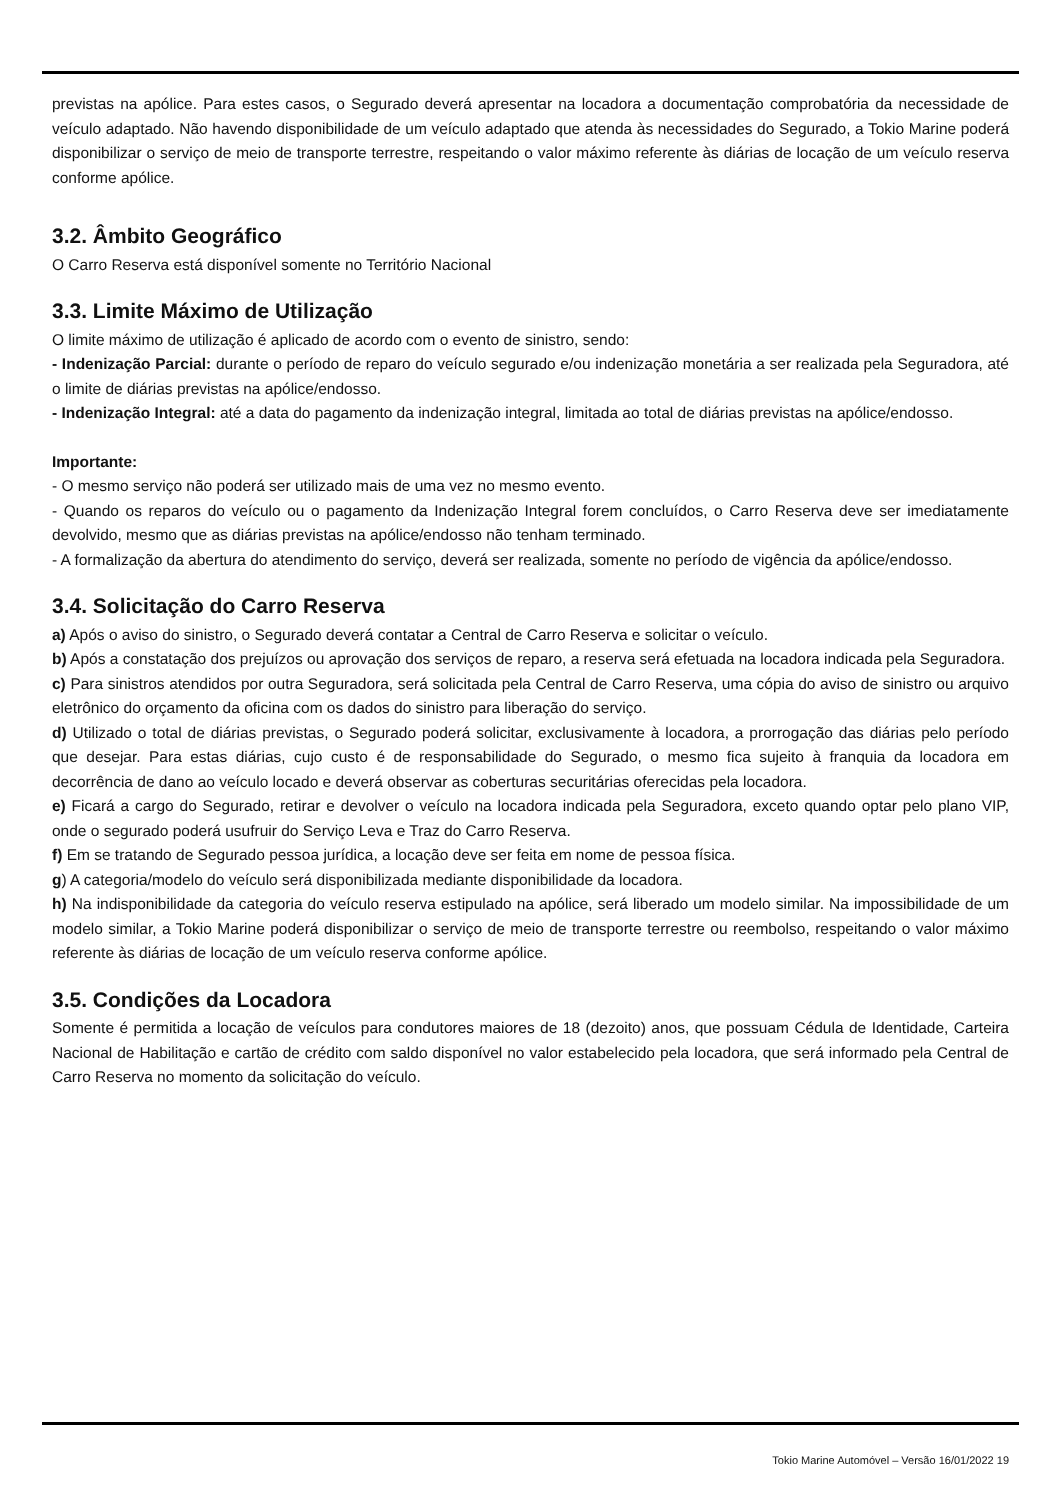previstas na apólice. Para estes casos, o Segurado deverá apresentar na locadora a documentação comprobatória da necessidade de veículo adaptado. Não havendo disponibilidade de um veículo adaptado que atenda às necessidades do Segurado, a Tokio Marine poderá disponibilizar o serviço de meio de transporte terrestre, respeitando o valor máximo referente às diárias de locação de um veículo reserva conforme apólice.
3.2. Âmbito Geográfico
O Carro Reserva está disponível somente no Território Nacional
3.3. Limite Máximo de Utilização
O limite máximo de utilização é aplicado de acordo com o evento de sinistro, sendo:
- Indenização Parcial: durante o período de reparo do veículo segurado e/ou indenização monetária a ser realizada pela Seguradora, até o limite de diárias previstas na apólice/endosso.
- Indenização Integral: até a data do pagamento da indenização integral, limitada ao total de diárias previstas na apólice/endosso.
Importante:
- O mesmo serviço não poderá ser utilizado mais de uma vez no mesmo evento.
- Quando os reparos do veículo ou o pagamento da Indenização Integral forem concluídos, o Carro Reserva deve ser imediatamente devolvido, mesmo que as diárias previstas na apólice/endosso não tenham terminado.
- A formalização da abertura do atendimento do serviço, deverá ser realizada, somente no período de vigência da apólice/endosso.
3.4. Solicitação do Carro Reserva
a) Após o aviso do sinistro, o Segurado deverá contatar a Central de Carro Reserva e solicitar o veículo.
b) Após a constatação dos prejuízos ou aprovação dos serviços de reparo, a reserva será efetuada na locadora indicada pela Seguradora.
c) Para sinistros atendidos por outra Seguradora, será solicitada pela Central de Carro Reserva, uma cópia do aviso de sinistro ou arquivo eletrônico do orçamento da oficina com os dados do sinistro para liberação do serviço.
d) Utilizado o total de diárias previstas, o Segurado poderá solicitar, exclusivamente à locadora, a prorrogação das diárias pelo período que desejar. Para estas diárias, cujo custo é de responsabilidade do Segurado, o mesmo fica sujeito à franquia da locadora em decorrência de dano ao veículo locado e deverá observar as coberturas securitárias oferecidas pela locadora.
e) Ficará a cargo do Segurado, retirar e devolver o veículo na locadora indicada pela Seguradora, exceto quando optar pelo plano VIP, onde o segurado poderá usufruir do Serviço Leva e Traz do Carro Reserva.
f) Em se tratando de Segurado pessoa jurídica, a locação deve ser feita em nome de pessoa física.
g) A categoria/modelo do veículo será disponibilizada mediante disponibilidade da locadora.
h) Na indisponibilidade da categoria do veículo reserva estipulado na apólice, será liberado um modelo similar. Na impossibilidade de um modelo similar, a Tokio Marine poderá disponibilizar o serviço de meio de transporte terrestre ou reembolso, respeitando o valor máximo referente às diárias de locação de um veículo reserva conforme apólice.
3.5. Condições da Locadora
Somente é permitida a locação de veículos para condutores maiores de 18 (dezoito) anos, que possuam Cédula de Identidade, Carteira Nacional de Habilitação e cartão de crédito com saldo disponível no valor estabelecido pela locadora, que será informado pela Central de Carro Reserva no momento da solicitação do veículo.
Tokio Marine Automóvel – Versão 16/01/2022 19